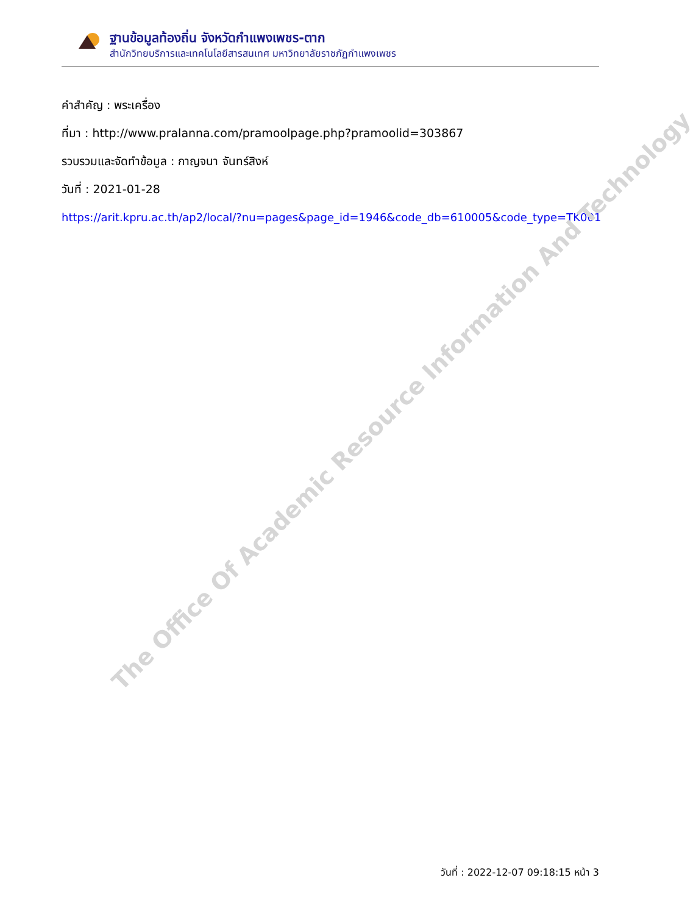ฐานข้อมูลท้องถิ่น จังหวัดกำแพงเพชร-ตาก
สำนักวิทยบริการและเทคโนโลยีสารสนเทศ มหาวิทยาลัยราชภัฏกำแพงเพชร
คำสำคัญ : พระเครื่อง
ที่มา : http://www.pralanna.com/pramoolpage.php?pramoolid=303867
รวบรวมและจัดทำข้อมูล : กาญจนา จันทร์สิงห์
วันที่ : 2021-01-28
https://arit.kpru.ac.th/ap2/local/?nu=pages&page_id=1946&code_db=610005&code_type=TK001
The Office Of Academic Resource Information And Technology
วันที่ : 2022-12-07 09:18:15 หน้า 3